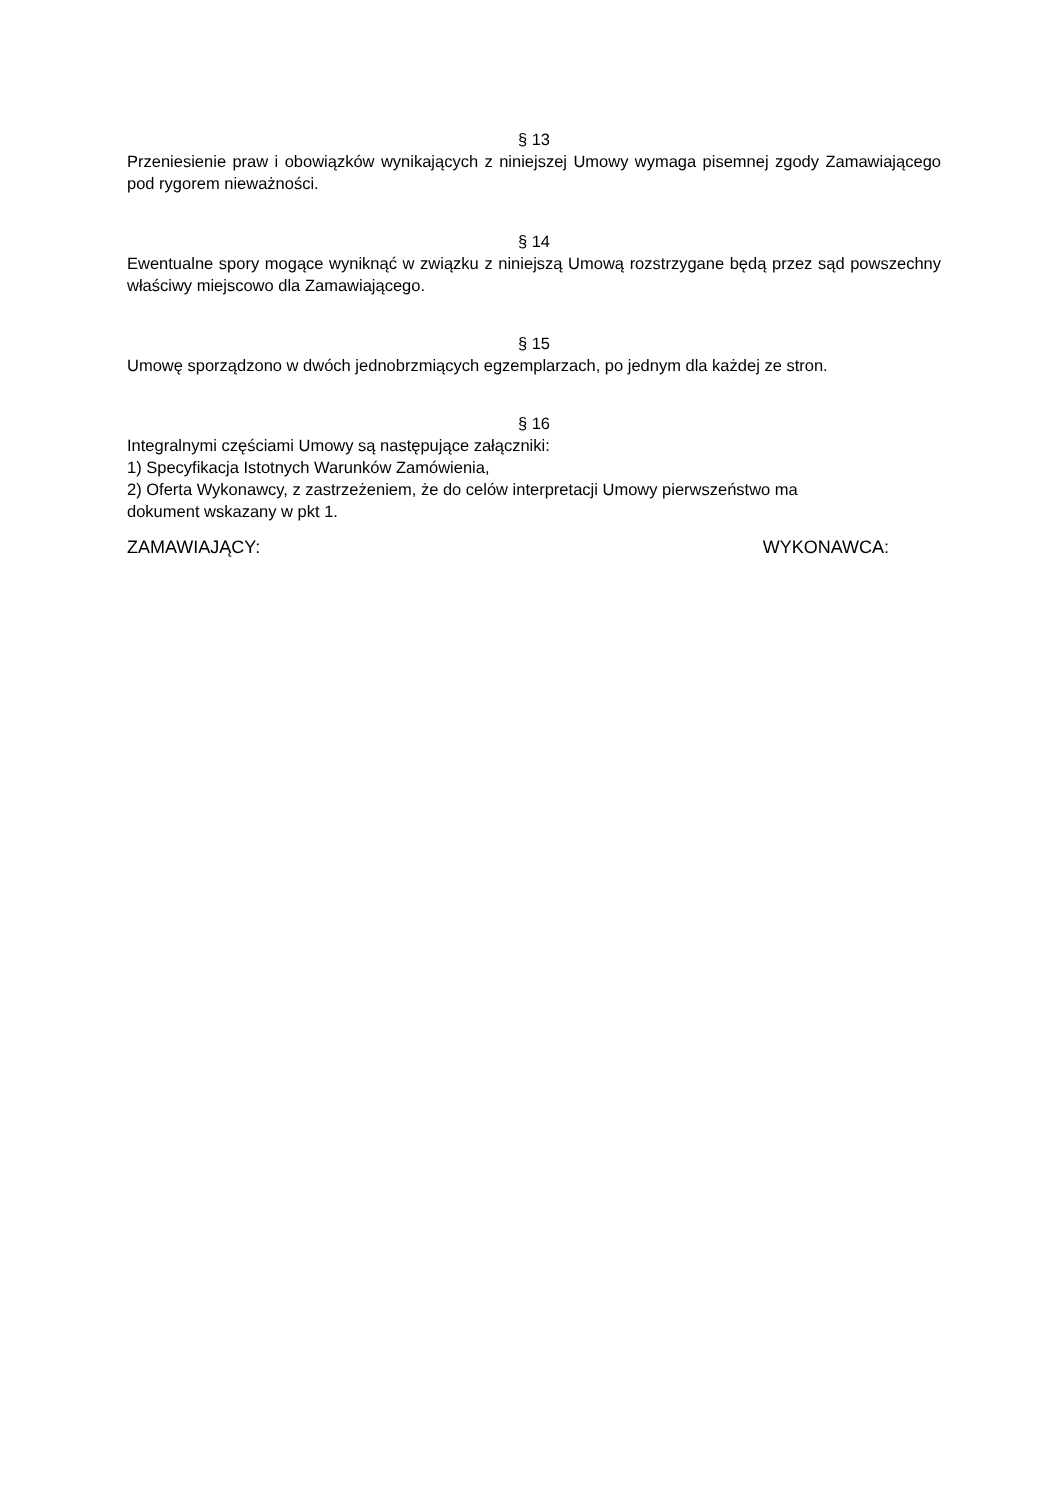§ 13
Przeniesienie praw i obowiązków wynikających z niniejszej Umowy wymaga pisemnej zgody Zamawiającego pod rygorem nieważności.
§ 14
Ewentualne spory mogące wyniknąć w związku z niniejszą Umową rozstrzygane będą przez sąd powszechny właściwy miejscowo dla Zamawiającego.
§ 15
Umowę sporządzono w dwóch jednobrzmiących egzemplarzach, po jednym dla każdej ze stron.
§ 16
Integralnymi częściami Umowy są następujące załączniki:
1) Specyfikacja Istotnych Warunków Zamówienia,
2) Oferta Wykonawcy, z zastrzeżeniem, że do celów interpretacji Umowy pierwszeństwo ma
dokument wskazany w pkt 1.
ZAMAWIAJĄCY: WYKONAWCA: